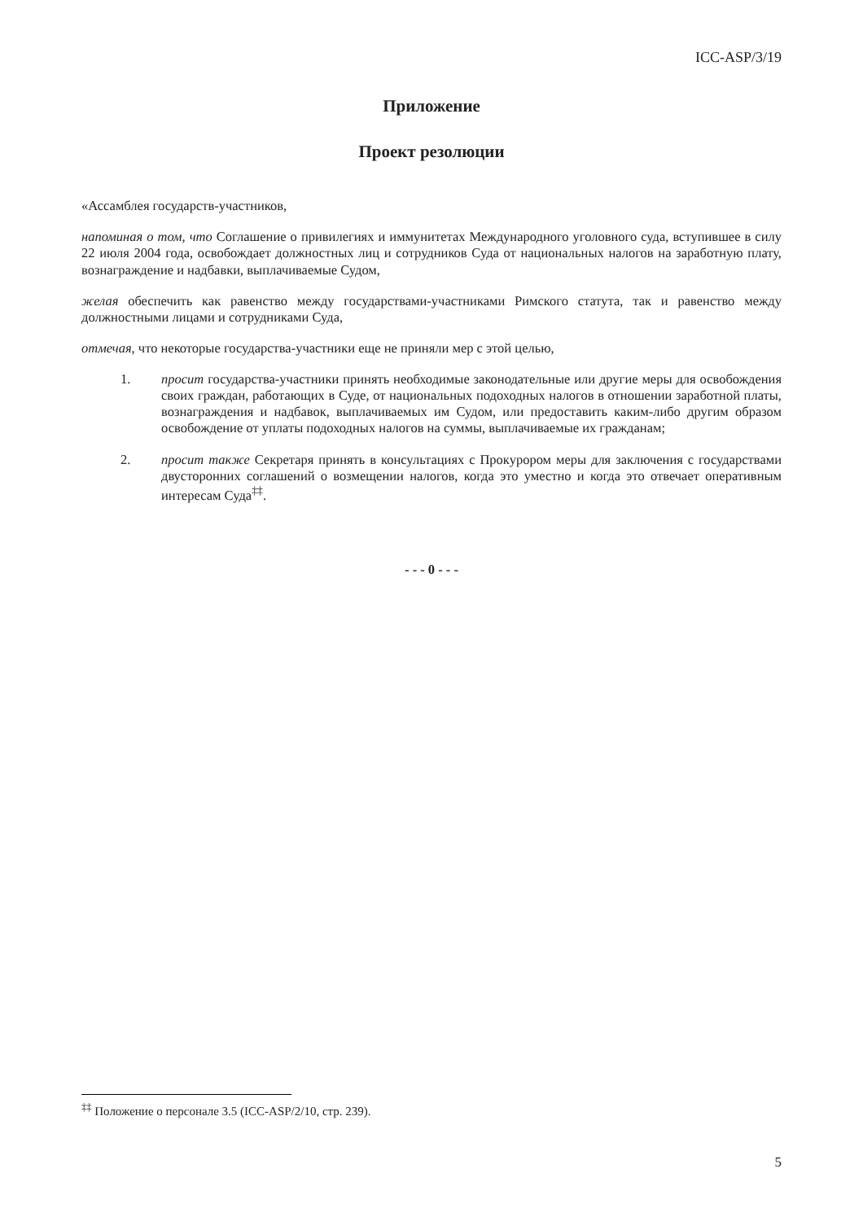ICC-ASP/3/19
Приложение
Проект резолюции
«Ассамблея государств-участников,
напоминая о том, что Соглашение о привилегиях и иммунитетах Международного уголовного суда, вступившее в силу 22 июля 2004 года, освобождает должностных лиц и сотрудников Суда от национальных налогов на заработную плату, вознаграждение и надбавки, выплачиваемые Судом,
желая обеспечить как равенство между государствами-участниками Римского статута, так и равенство между должностными лицами и сотрудниками Суда,
отмечая, что некоторые государства-участники еще не приняли мер с этой целью,
1. просит государства-участники принять необходимые законодательные или другие меры для освобождения своих граждан, работающих в Суде, от национальных подоходных налогов в отношении заработной платы, вознаграждения и надбавок, выплачиваемых им Судом, или предоставить каким-либо другим образом освобождение от уплаты подоходных налогов на суммы, выплачиваемые их гражданам;
2. просит также Секретаря принять в консультациях с Прокурором меры для заключения с государствами двусторонних соглашений о возмещении налогов, когда это уместно и когда это отвечает оперативным интересам Суда<sup>‡‡</sup>.
- - - 0 - - -
<sup>‡‡</sup> Положение о персонале 3.5 (ICC-ASP/2/10, стр. 239).
5